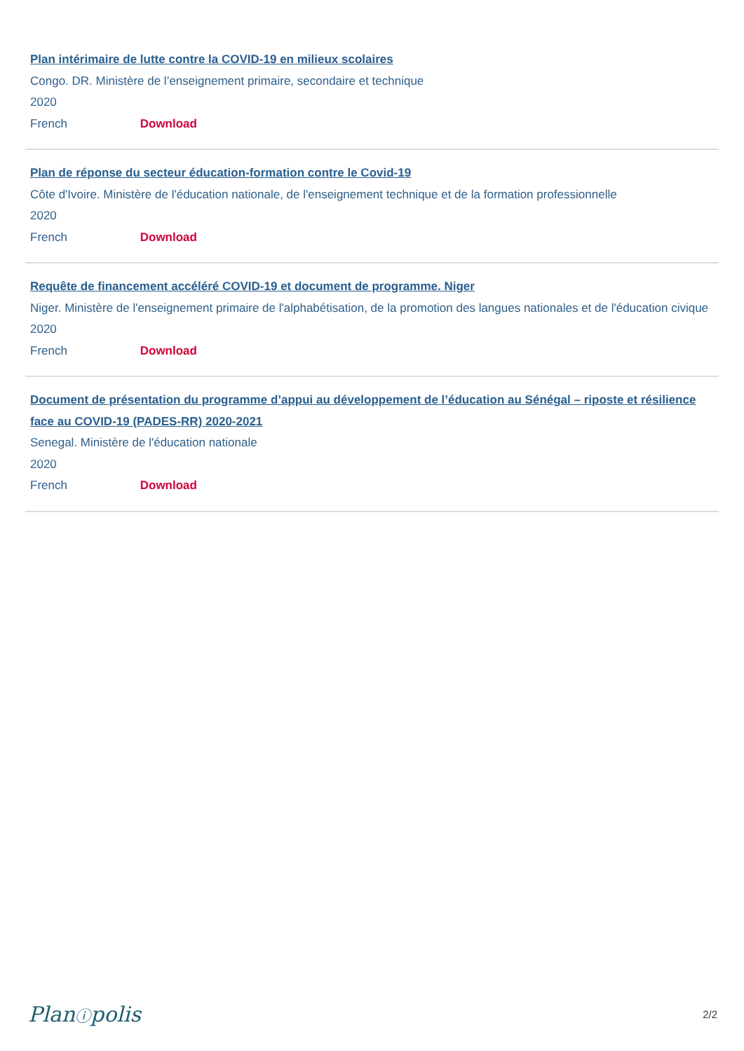Plan intérimaire de lutte contre la COVID-19 en milieux scolaires
Congo. DR. Ministère de l’enseignement primaire, secondaire et technique
2020
French Download
Plan de réponse du secteur éducation-formation contre le Covid-19
Côte d'Ivoire. Ministère de l'éducation nationale, de l'enseignement technique et de la formation professionnelle
2020
French Download
Requête de financement accéléré COVID-19 et document de programme. Niger
Niger. Ministère de l'enseignement primaire de l'alphabétisation, de la promotion des langues nationales et de l'éducation civique
2020
French Download
Document de présentation du programme d’appui au développement de l’éducation au Sénégal – riposte et résilience face au COVID-19 (PADES-RR) 2020-2021
Senegal. Ministère de l'éducation nationale
2020
French Download
Planⓘpolis 2/2